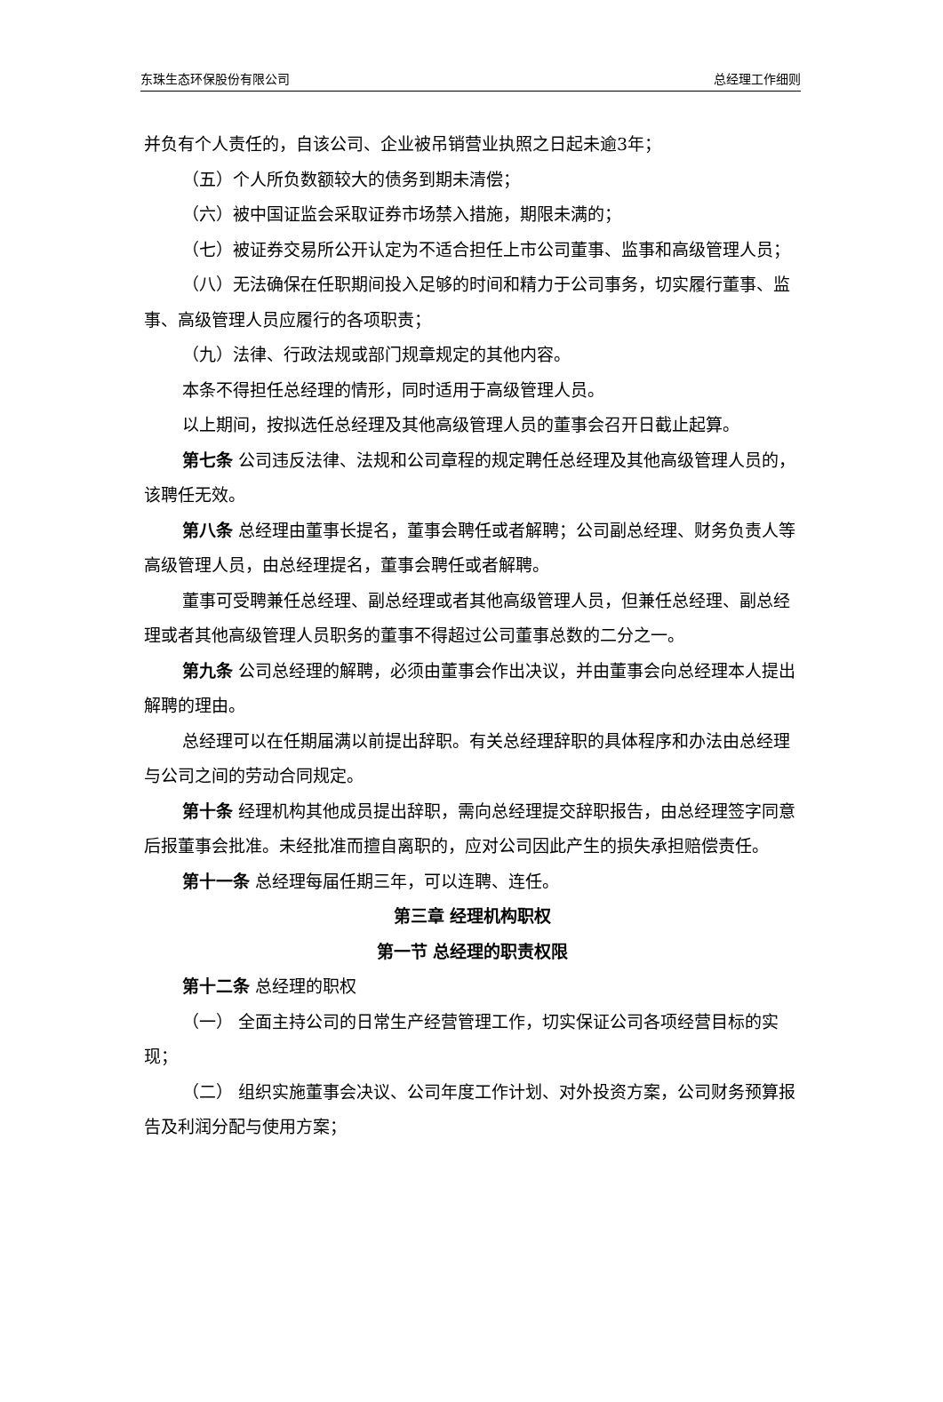东珠生态环保股份有限公司 总经理工作细则
并负有个人责任的，自该公司、企业被吊销营业执照之日起未逾3年；
（五）个人所负数额较大的债务到期未清偿；
（六）被中国证监会采取证券市场禁入措施，期限未满的；
（七）被证券交易所公开认定为不适合担任上市公司董事、监事和高级管理人员；
（八）无法确保在任职期间投入足够的时间和精力于公司事务，切实履行董事、监事、高级管理人员应履行的各项职责；
（九）法律、行政法规或部门规章规定的其他内容。
本条不得担任总经理的情形，同时适用于高级管理人员。
以上期间，按拟选任总经理及其他高级管理人员的董事会召开日截止起算。
第七条 公司违反法律、法规和公司章程的规定聘任总经理及其他高级管理人员的，该聘任无效。
第八条 总经理由董事长提名，董事会聘任或者解聘；公司副总经理、财务负责人等高级管理人员，由总经理提名，董事会聘任或者解聘。
董事可受聘兼任总经理、副总经理或者其他高级管理人员，但兼任总经理、副总经理或者其他高级管理人员职务的董事不得超过公司董事总数的二分之一。
第九条 公司总经理的解聘，必须由董事会作出决议，并由董事会向总经理本人提出解聘的理由。
总经理可以在任期届满以前提出辞职。有关总经理辞职的具体程序和办法由总经理与公司之间的劳动合同规定。
第十条 经理机构其他成员提出辞职，需向总经理提交辞职报告，由总经理签字同意后报董事会批准。未经批准而擅自离职的，应对公司因此产生的损失承担赔偿责任。
第十一条 总经理每届任期三年，可以连聘、连任。
第三章 经理机构职权
第一节 总经理的职责权限
第十二条 总经理的职权
（一） 全面主持公司的日常生产经营管理工作，切实保证公司各项经营目标的实现；
（二） 组织实施董事会决议、公司年度工作计划、对外投资方案，公司财务预算报告及利润分配与使用方案；